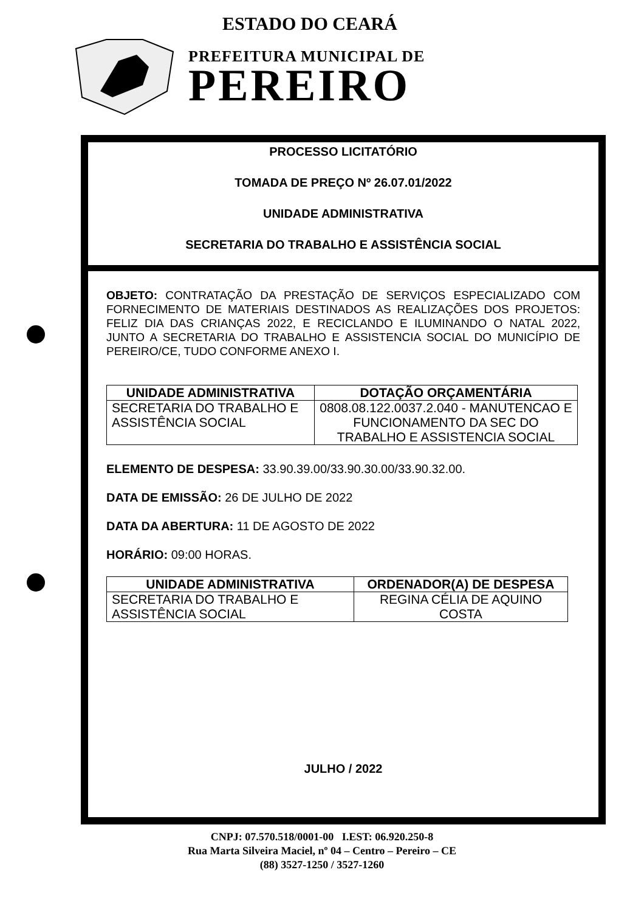ESTADO DO CEARÁ
PREFEITURA MUNICIPAL DE
PEREIRO
PROCESSO LICITATÓRIO
TOMADA DE PREÇO Nº 26.07.01/2022
UNIDADE ADMINISTRATIVA
SECRETARIA DO TRABALHO E ASSISTÊNCIA SOCIAL
OBJETO: CONTRATAÇÃO DA PRESTAÇÃO DE SERVIÇOS ESPECIALIZADO COM FORNECIMENTO DE MATERIAIS DESTINADOS AS REALIZAÇÕES DOS PROJETOS: FELIZ DIA DAS CRIANÇAS 2022, E RECICLANDO E ILUMINANDO O NATAL 2022, JUNTO A SECRETARIA DO TRABALHO E ASSISTENCIA SOCIAL DO MUNICÍPIO DE PEREIRO/CE, TUDO CONFORME ANEXO I.
| UNIDADE ADMINISTRATIVA | DOTAÇÃO ORÇAMENTÁRIA |
| --- | --- |
| SECRETARIA DO TRABALHO E ASSISTÊNCIA SOCIAL | 0808.08.122.0037.2.040 - MANUTENCAO E FUNCIONAMENTO DA SEC DO TRABALHO E ASSISTENCIA SOCIAL |
ELEMENTO DE DESPESA: 33.90.39.00/33.90.30.00/33.90.32.00.
DATA DE EMISSÃO: 26 DE JULHO DE 2022
DATA DA ABERTURA: 11 DE AGOSTO DE 2022
HORÁRIO: 09:00 HORAS.
| UNIDADE ADMINISTRATIVA | ORDENADOR(A) DE DESPESA |
| --- | --- |
| SECRETARIA DO TRABALHO E ASSISTÊNCIA SOCIAL | REGINA CÉLIA DE AQUINO COSTA |
JULHO / 2022
CNPJ: 07.570.518/0001-00 I.EST: 06.920.250-8
Rua Marta Silveira Maciel, nº 04 – Centro – Pereiro – CE
(88) 3527-1250 / 3527-1260